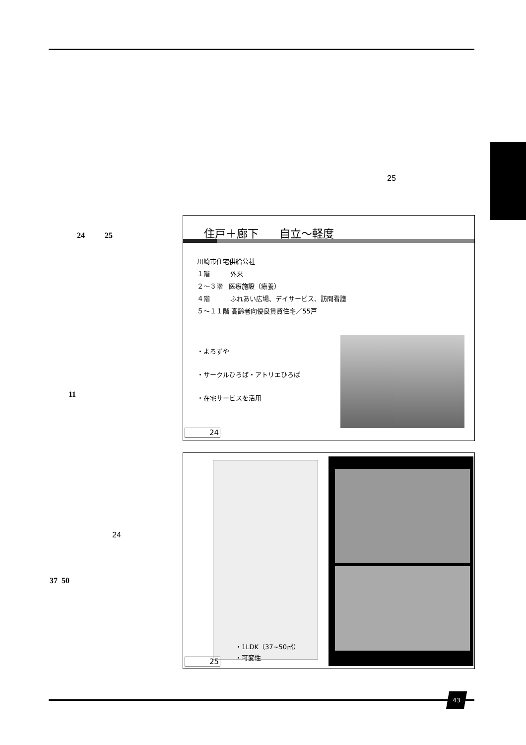25
24 25
11
24
37 50
住戸＋廊下 自立～軽度
川崎市住宅供給公社
１階 外来
２～３階 医療施設（療養）
４階 ふれあい広場、デイサービス、訪問看護
５～１１階 高齢者向優良賃貸住宅／55戸
・よろずや
・サークルひろば・アトリエひろば
・在宅サービスを活用
24
・1LDK（37~50㎡）
・可変性
25
43